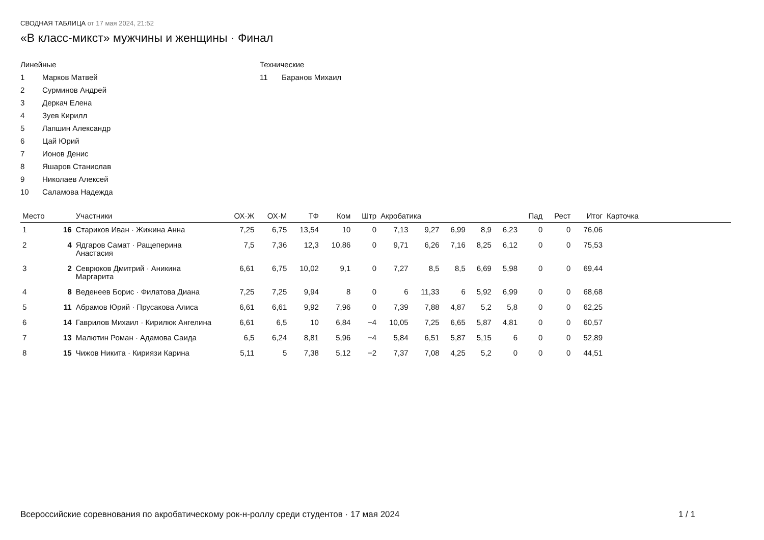СВОДНАЯ ТАБЛИЦА от 17 мая 2024, 21:52
«В класс-микст» мужчины и женщины · Финал
Линейные
1 Марков Матвей
2 Сурминов Андрей
3 Деркач Елена
4 Зуев Кирилл
5 Лапшин Александр
6 Цай Юрий
7 Ионов Денис
8 Яшаров Станислав
9 Николаев Алексей
10 Саламова Надежда
Технические
11 Баранов Михаил
| Место | | Участники | ОХ·Ж | ОХ·М | ТФ | Ком | Штр | Акробатика | | | | | Пад | Рест | Итог | Карточка |
| --- | --- | --- | --- | --- | --- | --- | --- | --- | --- | --- | --- | --- | --- | --- | --- | --- |
| 1 | 16 | Стариков Иван · Жижина Анна | 7,25 | 6,75 | 13,54 | 10 | 0 | 7,13 | 9,27 | 6,99 | 8,9 | 6,23 | 0 | 0 | 76,06 | |
| 2 | 4 | Ядгаров Самат · Ращеперина Анастасия | 7,5 | 7,36 | 12,3 | 10,86 | 0 | 9,71 | 6,26 | 7,16 | 8,25 | 6,12 | 0 | 0 | 75,53 | |
| 3 | 2 | Севрюков Дмитрий · Аникина Маргарита | 6,61 | 6,75 | 10,02 | 9,1 | 0 | 7,27 | 8,5 | 8,5 | 6,69 | 5,98 | 0 | 0 | 69,44 | |
| 4 | 8 | Веденеев Борис · Филатова Диана | 7,25 | 7,25 | 9,94 | 8 | 0 | 6 | 11,33 | 6 | 5,92 | 6,99 | 0 | 0 | 68,68 | |
| 5 | 11 | Абрамов Юрий · Прусакова Алиса | 6,61 | 6,61 | 9,92 | 7,96 | 0 | 7,39 | 7,88 | 4,87 | 5,2 | 5,8 | 0 | 0 | 62,25 | |
| 6 | 14 | Гаврилов Михаил · Кирилюк Ангелина | 6,61 | 6,5 | 10 | 6,84 | −4 | 10,05 | 7,25 | 6,65 | 5,87 | 4,81 | 0 | 0 | 60,57 | |
| 7 | 13 | Малютин Роман · Адамова Саида | 6,5 | 6,24 | 8,81 | 5,96 | −4 | 5,84 | 6,51 | 5,87 | 5,15 | 6 | 0 | 0 | 52,89 | |
| 8 | 15 | Чижов Никита · Кириязи Карина | 5,11 | 5 | 7,38 | 5,12 | −2 | 7,37 | 7,08 | 4,25 | 5,2 | 0 | 0 | 0 | 44,51 | |
Всероссийские соревнования по акробатическому рок-н-роллу среди студентов · 17 мая 2024 1 / 1